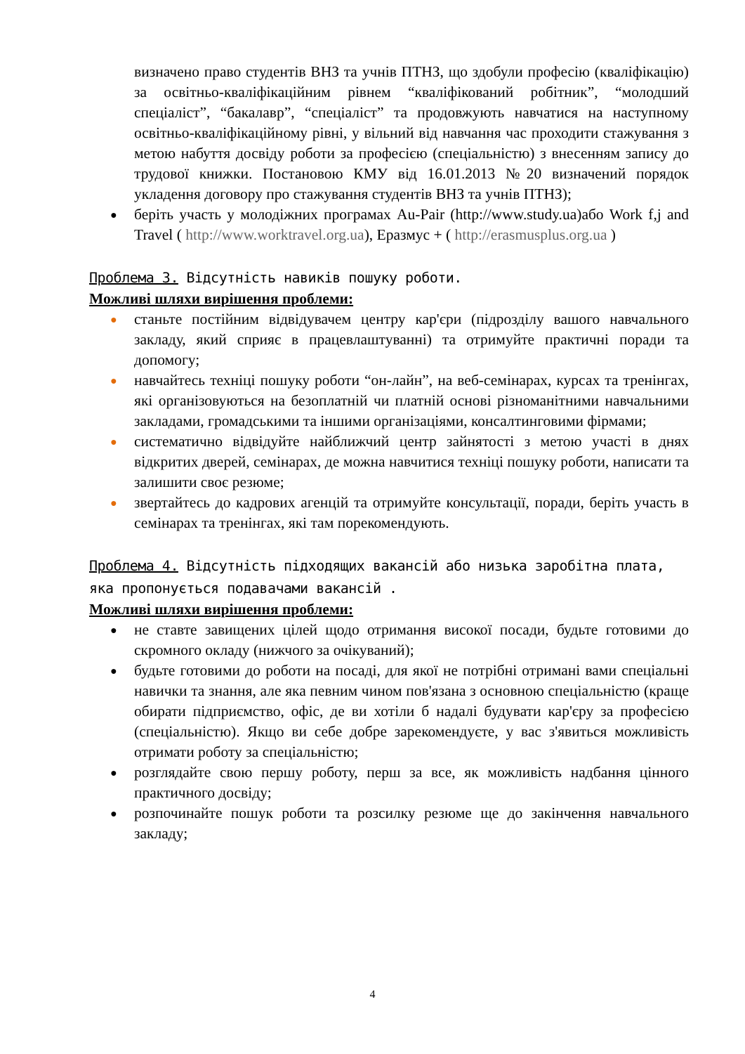визначено право студентів ВНЗ та учнів ПТНЗ, що здобули професію (кваліфікацію) за освітньо-кваліфікаційним рівнем “кваліфікований робітник”, “молодший спеціаліст”, “бакалавр”, “спеціаліст” та продовжують навчатися на наступному освітньо-кваліфікаційному рівні, у вільний від навчання час проходити стажування з метою набуття досвіду роботи за професією (спеціальністю) з внесенням запису до трудової книжки. Постановою КМУ від 16.01.2013 №20 визначений порядок укладення договору про стажування студентів ВНЗ та учнів ПТНЗ);
● беріть участь у молодіжних програмах Au-Pair (http://www.study.ua)або Work f,j and Travel ( http://www.worktravel.org.ua), Еразмус + ( http://erasmusplus.org.ua )
Проблема 3. Відсутність навиків пошуку роботи.
Можливі шляхи вирішення проблеми:
● станьте постійним відвідувачем центру кар'єри (підрозділу вашого навчального закладу, який сприяє в працевлаштуванні) та отримуйте практичні поради та допомогу;
● навчайтесь техніці пошуку роботи “он-лайн”, на веб-семінарах, курсах та тренінгах, які організовуються на безоплатній чи платній основі різноманітними навчальними закладами, громадськими та іншими організаціями, консалтинговими фірмами;
● систематично відвідуйте найближчий центр зайнятості з метою участі в днях відкритих дверей, семінарах, де можна навчитися техніці пошуку роботи, написати та залишити своє резюме;
● звертайтесь до кадрових агенцій та отримуйте консультації, поради, беріть участь в семінарах та тренінгах, які там порекомендують.
Проблема 4. Відсутність підходящих вакансій або низька заробітна плата, яка пропонується подавачами вакансій .
Можливі шляхи вирішення проблеми:
● не ставте завищених цілей щодо отримання високої посади, будьте готовими до скромного окладу (нижчого за очікуваний);
● будьте готовими до роботи на посаді, для якої не потрібні отримані вами спеціальні навички та знання, але яка певним чином пов'язана з основною спеціальністю (краще обирати підприємство, офіс, де ви хотіли б надалі будувати кар'єру за професією (спеціальністю). Якщо ви себе добре зарекомендуєте, у вас з'явиться можливість отримати роботу за спеціальністю;
● розглядайте свою першу роботу, перш за все, як можливість надбання цінного практичного досвіду;
● розпочинайте пошук роботи та розсилку резюме ще до закінчення навчального закладу;
4